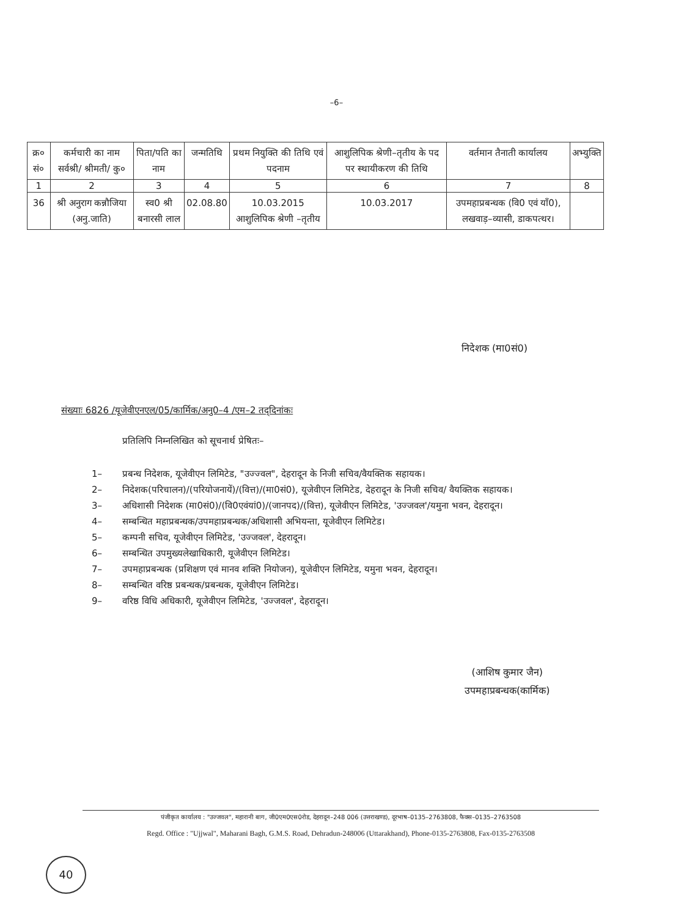–6–
| क्र० सं० | कर्मचारी का नाम सर्वश्री/ श्रीमती/ कु० | पिता/पति का नाम | जन्मतिथि | प्रथम नियुक्ति की तिथि एवं पदनाम | आशुलिपिक श्रेणी–तृतीय के पद पर स्थायीकरण की तिथि | वर्तमान तैनाती कार्यालय | अभ्युक्ति |
| --- | --- | --- | --- | --- | --- | --- | --- |
| 1 | 2 | 3 | 4 | 5 | 6 | 7 | 8 |
| 36 | श्री अनुराग कन्नौजिया (अनु.जाति) | स्व0 श्री बनारसी लाल | 02.08.80 | 10.03.2015 आशुलिपिक श्रेणी –तृतीय | 10.03.2017 | उपमहाप्रबन्धक (वि0 एवं याँ0), लखवाड़–व्यासी, डाकपत्थर। | |
निदेशक (मा0सं0)
संख्याः 6826 /यूजेवीएनएल/05/कार्मिक/अनु0–4 /एम–2 तद्‌दिनांकः
प्रतिलिपि निम्नलिखित को सूचनार्थ प्रेषितः–
1– प्रबन्ध निदेशक, यूजेवीएन लिमिटेड, "उज्ज्वल", देहरादून के निजी सचिव/वैयक्तिक सहायक।
2– निदेशक(परिचालन)/(परियोजनायें)/(वित्त)/(मा0सं0), यूजेवीएन लिमिटेड, देहरादून के निजी सचिव/ वैयक्तिक सहायक।
3– अधिशासी निदेशक (मा0सं0)/(वि0एवंयां0)/(जानपद)/(वित्त), यूजेवीएन लिमिटेड, 'उज्जवल'/यमुना भवन, देहरादून।
4– सम्बन्धित महाप्रबन्धक/उपमहाप्रबन्धक/अधिशासी अभियन्ता, यूजेवीएन लिमिटेड।
5– कम्पनी सचिव, यूजेवीएन लिमिटेड, 'उज्जवल', देहरादून।
6– सम्बन्धित उपमुख्यलेखाधिकारी, यूजेवीएन लिमिटेड।
7– उपमहाप्रबन्धक (प्रशिक्षण एवं मानव शक्ति नियोजन), यूजेवीएन लिमिटेड, यमुना भवन, देहरादून।
8– सम्बन्धित वरिष्ठ प्रबन्धक/प्रबन्धक, यूजेवीएन लिमिटेड।
9– वरिष्ठ विधि अधिकारी, यूजेवीएन लिमिटेड, 'उज्जवल', देहरादून।
(आशिष कुमार जैन)
उपमहाप्रबन्धक(कार्मिक)
पंजीकृत कार्यालय : "उज्जवल", महारानी बाग, जी0एम0एस0रोड, देहरादून–248 006 (उत्तराखण्ड), दूरभाष–0135–2763808, फैक्स–0135–2763508
Regd. Office : "Ujjwal", Maharani Bagh, G.M.S. Road, Dehradun-248006 (Uttarakhand), Phone-0135-2763808, Fax-0135-2763508
40